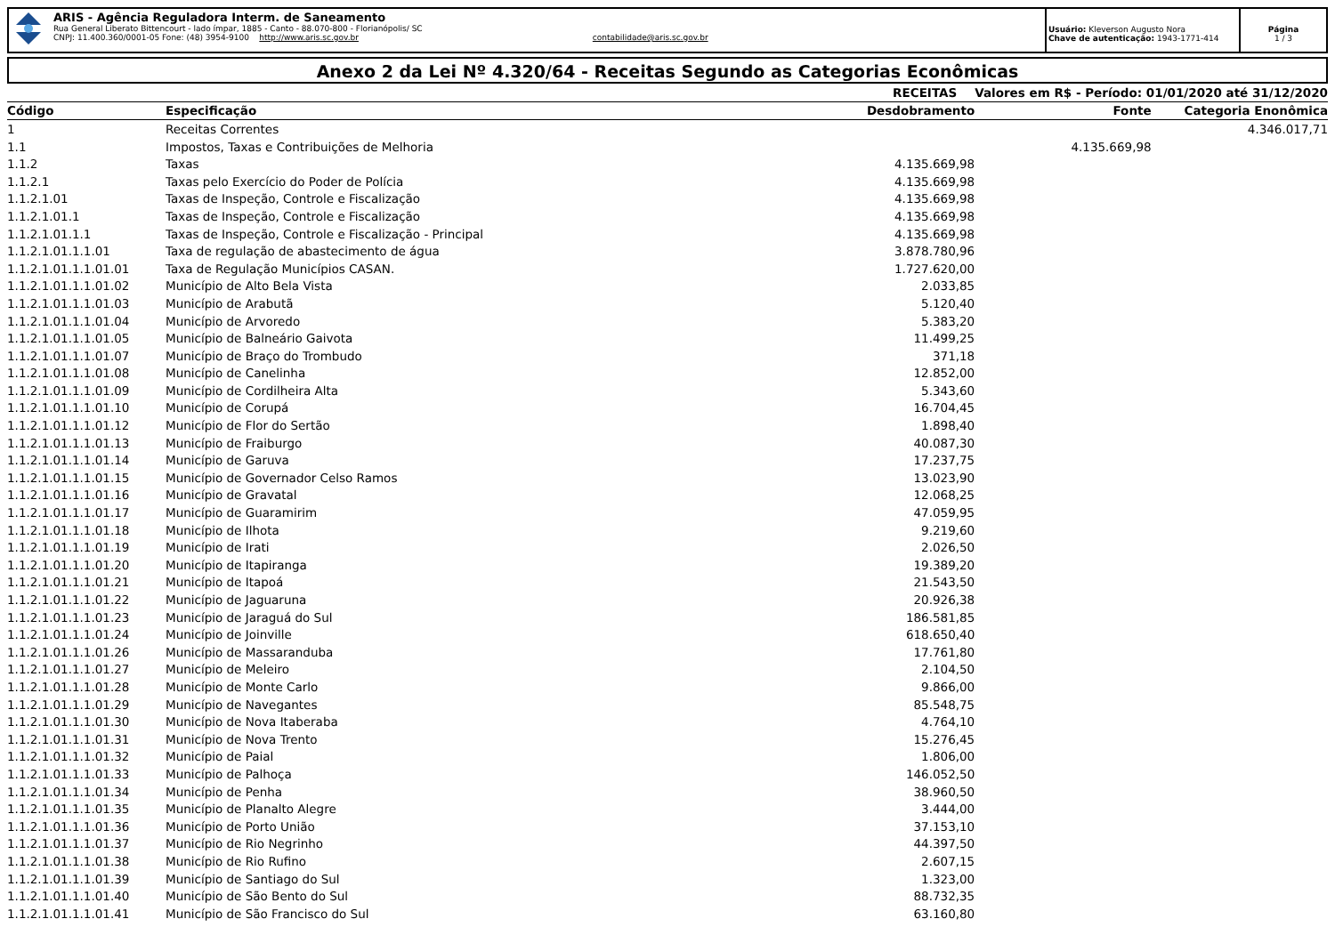ARIS - Agência Reguladora Interm. de Saneamento
Rua General Liberato Bittencourt - lado ímpar, 1885 - Canto - 88.070-800 - Florianópolis/ SC
CNPJ: 11.400.360/0001-05 Fone: (48) 3954-9100 http://www.aris.sc.gov.br contabilidade@aris.sc.gov.br
Usuário: Kleverson Augusto Nora
Chave de autenticação: 1943-1771-414
Página
1 / 3
Anexo 2 da Lei Nº 4.320/64 - Receitas Segundo as Categorias Econômicas
| | RECEITAS | | Valores em R$ - Período: 01/01/2020 até 31/12/2020 | |
| --- | --- | --- | --- | --- |
| Código | Especificação | Desdobramento | Fonte | Categoria Enonômica |
| 1 | Receitas Correntes | | | 4.346.017,71 |
| 1.1 | Impostos, Taxas e Contribuições de Melhoria | | 4.135.669,98 | |
| 1.1.2 | Taxas | 4.135.669,98 | | |
| 1.1.2.1 | Taxas pelo Exercício do Poder de Polícia | 4.135.669,98 | | |
| 1.1.2.1.01 | Taxas de Inspeção, Controle e Fiscalização | 4.135.669,98 | | |
| 1.1.2.1.01.1 | Taxas de Inspeção, Controle e Fiscalização | 4.135.669,98 | | |
| 1.1.2.1.01.1.1 | Taxas de Inspeção, Controle e Fiscalização - Principal | 4.135.669,98 | | |
| 1.1.2.1.01.1.1.01 | Taxa de regulação de abastecimento de água | 3.878.780,96 | | |
| 1.1.2.1.01.1.1.01.01 | Taxa de Regulação Municípios CASAN. | 1.727.620,00 | | |
| 1.1.2.1.01.1.1.01.02 | Município de Alto Bela Vista | 2.033,85 | | |
| 1.1.2.1.01.1.1.01.03 | Município de Arabutã | 5.120,40 | | |
| 1.1.2.1.01.1.1.01.04 | Município de Arvoredo | 5.383,20 | | |
| 1.1.2.1.01.1.1.01.05 | Município de Balneário Gaivota | 11.499,25 | | |
| 1.1.2.1.01.1.1.01.07 | Município de Braço do Trombudo | 371,18 | | |
| 1.1.2.1.01.1.1.01.08 | Município de Canelinha | 12.852,00 | | |
| 1.1.2.1.01.1.1.01.09 | Município de Cordilheira Alta | 5.343,60 | | |
| 1.1.2.1.01.1.1.01.10 | Município de Corupá | 16.704,45 | | |
| 1.1.2.1.01.1.1.01.12 | Município de Flor do Sertão | 1.898,40 | | |
| 1.1.2.1.01.1.1.01.13 | Município de Fraiburgo | 40.087,30 | | |
| 1.1.2.1.01.1.1.01.14 | Município de Garuva | 17.237,75 | | |
| 1.1.2.1.01.1.1.01.15 | Município de Governador Celso Ramos | 13.023,90 | | |
| 1.1.2.1.01.1.1.01.16 | Município de Gravatal | 12.068,25 | | |
| 1.1.2.1.01.1.1.01.17 | Município de Guaramirim | 47.059,95 | | |
| 1.1.2.1.01.1.1.01.18 | Município de Ilhota | 9.219,60 | | |
| 1.1.2.1.01.1.1.01.19 | Município de Irati | 2.026,50 | | |
| 1.1.2.1.01.1.1.01.20 | Município de Itapiranga | 19.389,20 | | |
| 1.1.2.1.01.1.1.01.21 | Município de Itapoá | 21.543,50 | | |
| 1.1.2.1.01.1.1.01.22 | Município de Jaguaruna | 20.926,38 | | |
| 1.1.2.1.01.1.1.01.23 | Município de Jaraguá do Sul | 186.581,85 | | |
| 1.1.2.1.01.1.1.01.24 | Município de Joinville | 618.650,40 | | |
| 1.1.2.1.01.1.1.01.26 | Município de Massaranduba | 17.761,80 | | |
| 1.1.2.1.01.1.1.01.27 | Município de Meleiro | 2.104,50 | | |
| 1.1.2.1.01.1.1.01.28 | Município de Monte Carlo | 9.866,00 | | |
| 1.1.2.1.01.1.1.01.29 | Município de Navegantes | 85.548,75 | | |
| 1.1.2.1.01.1.1.01.30 | Município de Nova Itaberaba | 4.764,10 | | |
| 1.1.2.1.01.1.1.01.31 | Município de Nova Trento | 15.276,45 | | |
| 1.1.2.1.01.1.1.01.32 | Município de Paial | 1.806,00 | | |
| 1.1.2.1.01.1.1.01.33 | Município de Palhoça | 146.052,50 | | |
| 1.1.2.1.01.1.1.01.34 | Município de Penha | 38.960,50 | | |
| 1.1.2.1.01.1.1.01.35 | Município de Planalto Alegre | 3.444,00 | | |
| 1.1.2.1.01.1.1.01.36 | Município de Porto União | 37.153,10 | | |
| 1.1.2.1.01.1.1.01.37 | Município de Rio Negrinho | 44.397,50 | | |
| 1.1.2.1.01.1.1.01.38 | Município de Rio Rufino | 2.607,15 | | |
| 1.1.2.1.01.1.1.01.39 | Município de Santiago do Sul | 1.323,00 | | |
| 1.1.2.1.01.1.1.01.40 | Município de São Bento do Sul | 88.732,35 | | |
| 1.1.2.1.01.1.1.01.41 | Município de São Francisco do Sul | 63.160,80 | | |